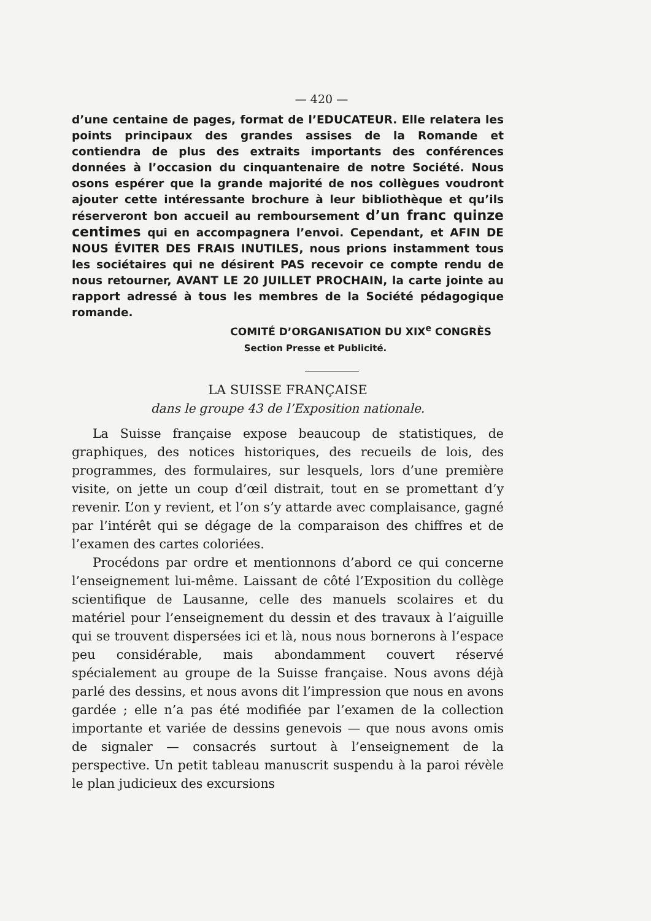— 420 —
d’une centaine de pages, format de l’EDUCATEUR. Elle relatera les points principaux des grandes assises de la Romande et contiendra de plus des extraits importants des conférences données à l’occasion du cinquantenaire de notre Société. Nous osons espérer que la grande majorité de nos collègues voudront ajouter cette intéressante brochure à leur bibliothèque et qu’ils réserveront bon accueil au remboursement d’un franc quinze centimes qui en accompagnera l’envoi. Cependant, et AFIN DE NOUS ÉVITER DES FRAIS INUTILES, nous prions instamment tous les sociétaires qui ne désirent PAS recevoir ce compte rendu de nous retourner, AVANT LE 20 JUILLET PROCHAIN, la carte jointe au rapport adressé à tous les membres de la Société pédagogique romande.
COMITÉ D’ORGANISATION DU XIX<sup>e</sup> CONGRÈS
Section Presse et Publicité.
LA SUISSE FRANÇAISE
dans le groupe 43 de l’Exposition nationale.
La Suisse française expose beaucoup de statistiques, de graphiques, des notices historiques, des recueils de lois, des programmes, des formulaires, sur lesquels, lors d’une première visite, on jette un coup d’œil distrait, tout en se promettant d’y revenir. L’on y revient, et l’on s’y attarde avec complaisance, gagné par l’intérêt qui se dégage de la comparaison des chiffres et de l’examen des cartes coloriées.
Procédons par ordre et mentionnons d’abord ce qui concerne l’enseignement lui-même. Laissant de côté l’Exposition du collège scientifique de Lausanne, celle des manuels scolaires et du matériel pour l’enseignement du dessin et des travaux à l’aiguille qui se trouvent dispersées ici et là, nous nous bornerons à l’espace peu considérable, mais abondamment couvert réservé spécialement au groupe de la Suisse française. Nous avons déjà parlé des dessins, et nous avons dit l’impression que nous en avons gardée ; elle n’a pas été modifiée par l’examen de la collection importante et variée de dessins genevois — que nous avons omis de signaler — consacrés surtout à l’enseignement de la perspective. Un petit tableau manuscrit suspendu à la paroi révèle le plan judicieux des excursions